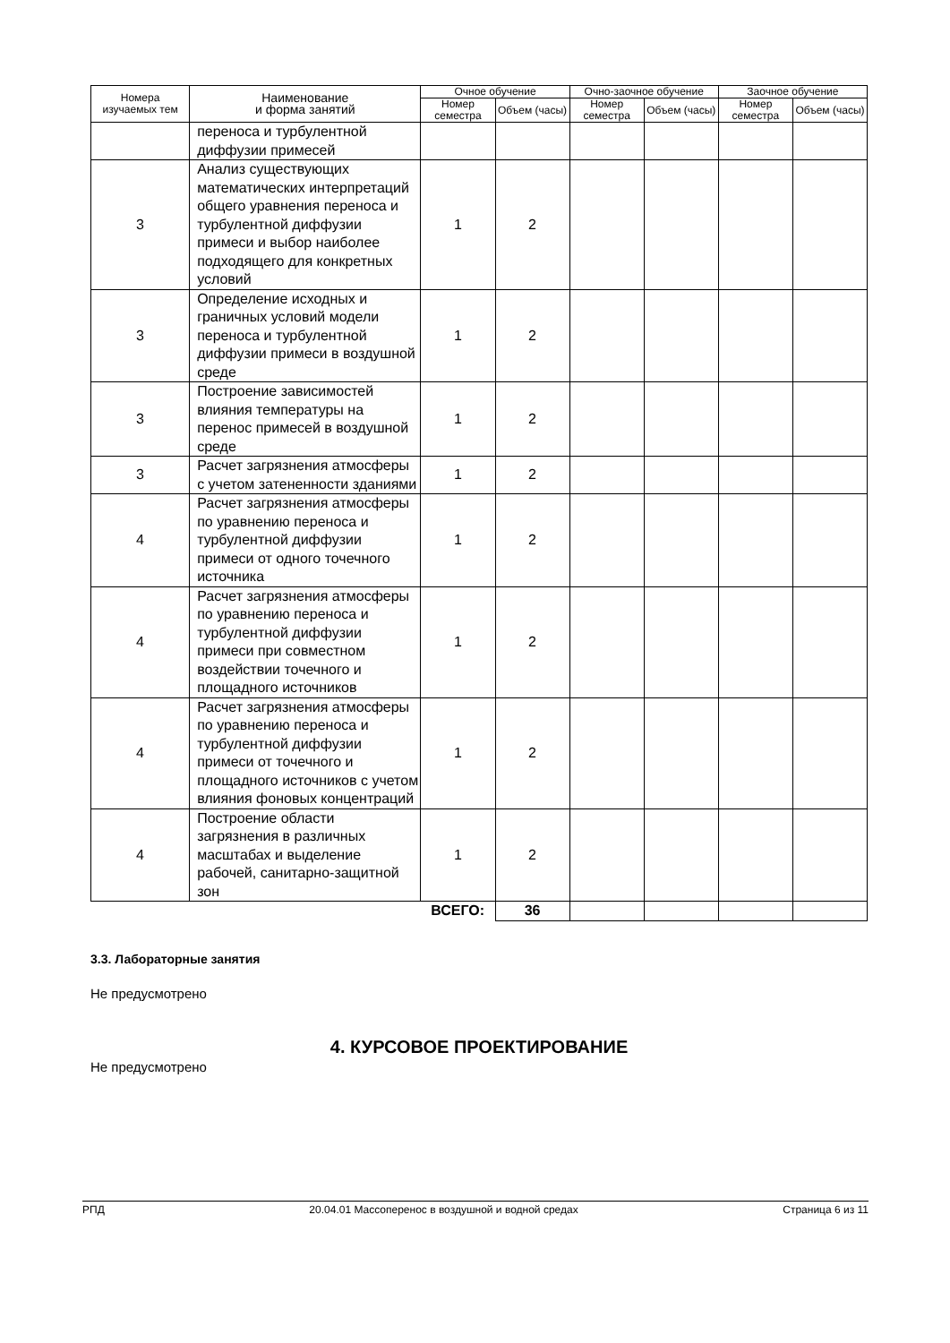| Номера изучаемых тем | Наименование и форма занятий | Очное обучение | | Очно-заочное обучение | | Заочное обучение | |
| --- | --- | --- | --- | --- | --- | --- | --- |
| | | Номер семестра | Объем (часы) | Номер семестра | Объем (часы) | Номер семестра | Объем (часы) |
| | переноса и турбулентной диффузии примесей | | | | | | |
| 3 | Анализ существующих математических интерпретаций общего уравнения переноса и турбулентной диффузии примеси и выбор наиболее подходящего для конкретных условий | 1 | 2 | | | | |
| 3 | Определение исходных и граничных условий модели переноса и турбулентной диффузии примеси в воздушной среде | 1 | 2 | | | | |
| 3 | Построение зависимостей влияния температуры на перенос примесей в воздушной среде | 1 | 2 | | | | |
| 3 | Расчет загрязнения атмосферы с учетом затененности зданиями | 1 | 2 | | | | |
| 4 | Расчет загрязнения атмосферы по уравнению переноса и турбулентной диффузии примеси от одного точечного источника | 1 | 2 | | | | |
| 4 | Расчет загрязнения атмосферы по уравнению переноса и турбулентной диффузии примеси при совместном воздействии точечного и площадного источников | 1 | 2 | | | | |
| 4 | Расчет загрязнения атмосферы по уравнению переноса и турбулентной диффузии примеси от точечного и площадного источников с учетом влияния фоновых концентраций | 1 | 2 | | | | |
| 4 | Построение области загрязнения в различных масштабах и выделение рабочей, санитарно-защитной зон | 1 | 2 | | | | |
| | | ВСЕГО: | 36 | | | | |
3.3. Лабораторные занятия
Не предусмотрено
4. КУРСОВОЕ ПРОЕКТИРОВАНИЕ
Не предусмотрено
РПД 20.04.01 Массоперенос в воздушной и водной средах Страница 6 из 11